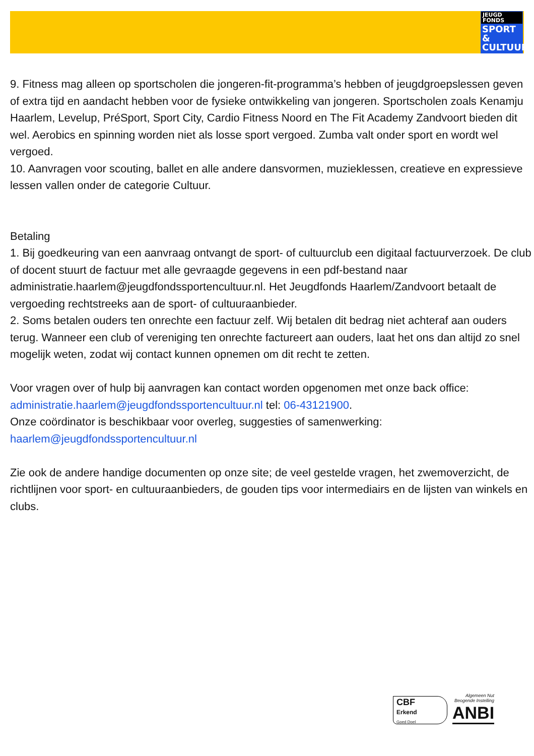JEUGD FONDS
SPORT & CULTUUR
9. Fitness mag alleen op sportscholen die jongeren-fit-programma’s hebben of jeugdgroepslessen geven of extra tijd en aandacht hebben voor de fysieke ontwikkeling van jongeren. Sportscholen zoals Kenamju Haarlem, Levelup, PréSport, Sport City, Cardio Fitness Noord en The Fit Academy Zandvoort bieden dit wel. Aerobics en spinning worden niet als losse sport vergoed. Zumba valt onder sport en wordt wel vergoed.
10. Aanvragen voor scouting, ballet en alle andere dansvormen, muzieklessen, creatieve en expressieve lessen vallen onder de categorie Cultuur.
Betaling
1. Bij goedkeuring van een aanvraag ontvangt de sport- of cultuurclub een digitaal factuurverzoek. De club of docent stuurt de factuur met alle gevraagde gegevens in een pdf-bestand naar administratie.haarlem@jeugdfondssportencultuur.nl. Het Jeugdfonds Haarlem/Zandvoort betaalt de vergoeding rechtstreeks aan de sport- of cultuuraanbieder.
2. Soms betalen ouders ten onrechte een factuur zelf. Wij betalen dit bedrag niet achteraf aan ouders terug. Wanneer een club of vereniging ten onrechte factureert aan ouders, laat het ons dan altijd zo snel mogelijk weten, zodat wij contact kunnen opnemen om dit recht te zetten.
Voor vragen over of hulp bij aanvragen kan contact worden opgenomen met onze back office: administratie.haarlem@jeugdfondssportencultuur.nl tel: 06-43121900.
Onze coördinator is beschikbaar voor overleg, suggesties of samenwerking:
haarlem@jeugdfondssportencultuur.nl
Zie ook de andere handige documenten op onze site; de veel gestelde vragen, het zwemoverzicht, de richtlijnen voor sport- en cultuuraanbieders, de gouden tips voor intermediairs en de lijsten van winkels en clubs.
CBF
Erkend
Goed Doel
Algemeen Nut
Beogende Instelling
ANBI